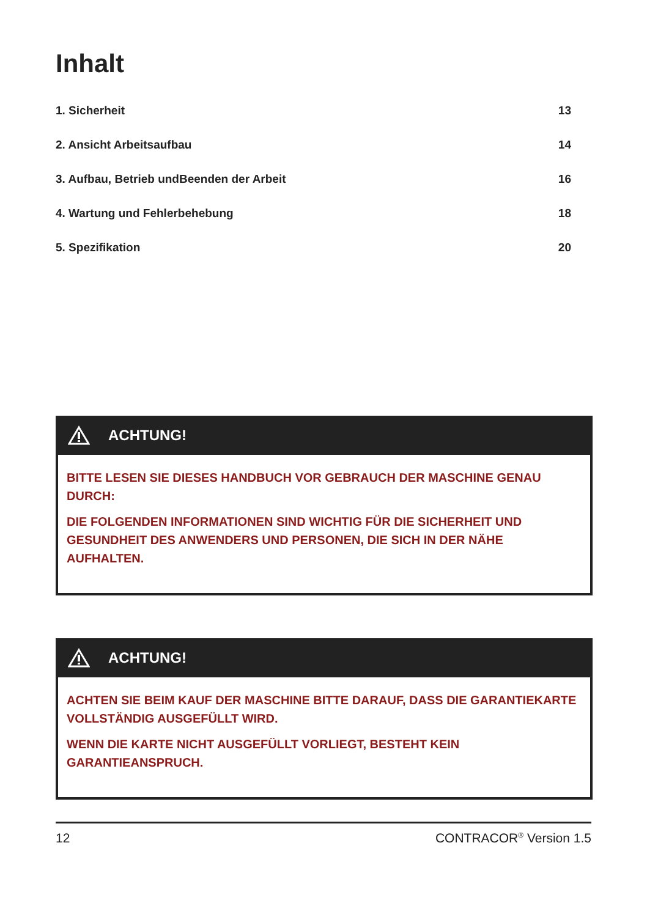Inhalt
1. Sicherheit 13
2. Ansicht Arbeitsaufbau 14
3. Aufbau, Betrieb undBeenden der Arbeit 16
4. Wartung und Fehlerbehebung 18
5. Spezifikation 20
ACHTUNG!
BITTE LESEN SIE DIESES HANDBUCH VOR GEBRAUCH DER MASCHINE GENAU DURCH:
DIE FOLGENDEN INFORMATIONEN SIND WICHTIG FÜR DIE SICHERHEIT UND GESUNDHEIT DES ANWENDERS UND PERSONEN, DIE SICH IN DER NÄHE AUFHALTEN.
ACHTUNG!
ACHTEN SIE BEIM KAUF DER MASCHINE BITTE DARAUF, DASS DIE GARANTIEKARTE VOLLSTÄNDIG AUSGEFÜLLT WIRD.
WENN DIE KARTE NICHT AUSGEFÜLLT VORLIEGT, BESTEHT KEIN GARANTIEANSPRUCH.
12 CONTRACOR<sup>®</sup> Version 1.5